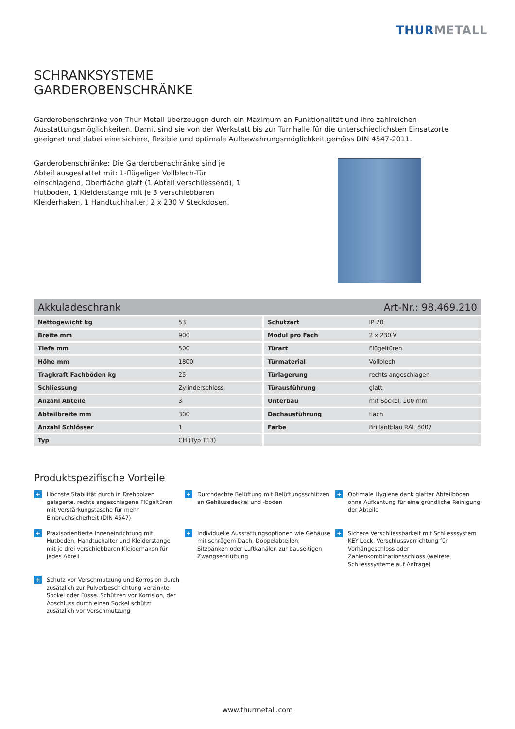THURMETALL
SCHRANKSYSTEME
GARDEROBENSCHRÄNKE
Garderobenschränke von Thur Metall überzeugen durch ein Maximum an Funktionalität und ihre zahlreichen Ausstattungsmöglichkeiten. Damit sind sie von der Werkstatt bis zur Turnhalle für die unterschiedlichsten Einsatzorte geeignet und dabei eine sichere, flexible und optimale Aufbewahrungsmöglichkeit gemäss DIN 4547-2011.
Garderobenschränke: Die Garderobenschränke sind je Abteil ausgestattet mit: 1-flügeliger Vollblech-Tür einschlagend, Oberfläche glatt (1 Abteil verschliessend), 1 Hutboden, 1 Kleiderstange mit je 3 verschiebbaren Kleiderhaken, 1 Handtuchhalter, 2 x 230 V Steckdosen.
Akkuladeschrank Art-Nr.: 98.469.210
| Nettogewicht kg | 53 | Schutzart | IP 20 |
| Breite mm | 900 | Modul pro Fach | 2 x 230 V |
| Tiefe mm | 500 | Türart | Flügeltüren |
| Höhe mm | 1800 | Türmaterial | Vollblech |
| Tragkraft Fachböden kg | 25 | Türlagerung | rechts angeschlagen |
| Schliessung | Zylinderschloss | Türausführung | glatt |
| Anzahl Abteile | 3 | Unterbau | mit Sockel, 100 mm |
| Abteilbreite mm | 300 | Dachausführung | flach |
| Anzahl Schlösser | 1 | Farbe | Brillantblau RAL 5007 |
| Typ | CH (Typ T13) | | |
Produktspezifische Vorteile
+
Höchste Stabilität durch in Drehbolzen gelagerte, rechts angeschlagene Flügeltüren mit Verstärkungstasche für mehr Einbruchsicherheit (DIN 4547)
+
Durchdachte Belüftung mit Belüftungsschlitzen an Gehäusedeckel und -boden
+
Optimale Hygiene dank glatter Abteilböden ohne Aufkantung für eine gründliche Reinigung der Abteile
+
Praxisorientierte Inneneinrichtung mit Hutboden, Handtuchalter und Kleiderstange mit je drei verschiebbaren Kleiderhaken für jedes Abteil
+
Individuelle Ausstattungsoptionen wie Gehäuse mit schrägem Dach, Doppelabteilen, Sitzbänken oder Luftkanälen zur bauseitigen Zwangsentlüftung
+
Sichere Verschliessbarkeit mit Schliesssystem KEY Lock, Verschlussvorrichtung für Vorhängeschloss oder Zahlenkombinationsschloss (weitere Schliesssysteme auf Anfrage)
+
Schutz vor Verschmutzung und Korrosion durch zusätzlich zur Pulverbeschichtung verzinkte Sockel oder Füsse. Schützen vor Korrision, der Abschluss durch einen Sockel schützt zusätzlich vor Verschmutzung
www.thurmetall.com